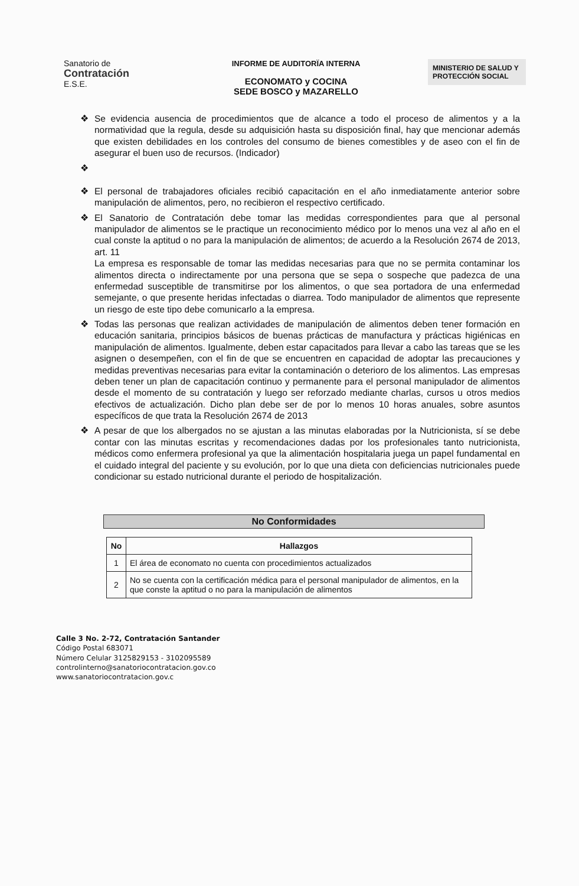Sanatorio de
Contratación
E.S.E.
INFORME DE AUDITORÏA INTERNA
ECONOMATO y COCINA
SEDE BOSCO y MAZARELLO
MINISTERIO DE SALUD Y PROTECCIÓN SOCIAL
❖ Se evidencia ausencia de procedimientos que de alcance a todo el proceso de alimentos y a la normatividad que la regula, desde su adquisición hasta su disposición final, hay que mencionar además que existen debilidades en los controles del consumo de bienes comestibles y de aseo con el fin de asegurar el buen uso de recursos. (Indicador)
❖
❖ El personal de trabajadores oficiales recibió capacitación en el año inmediatamente anterior sobre manipulación de alimentos, pero, no recibieron el respectivo certificado.
❖ El Sanatorio de Contratación debe tomar las medidas correspondientes para que al personal manipulador de alimentos se le practique un reconocimiento médico por lo menos una vez al año en el cual conste la aptitud o no para la manipulación de alimentos; de acuerdo a la Resolución 2674 de 2013, art. 11
La empresa es responsable de tomar las medidas necesarias para que no se permita contaminar los alimentos directa o indirectamente por una persona que se sepa o sospeche que padezca de una enfermedad susceptible de transmitirse por los alimentos, o que sea portadora de una enfermedad semejante, o que presente heridas infectadas o diarrea. Todo manipulador de alimentos que represente un riesgo de este tipo debe comunicarlo a la empresa.
❖ Todas las personas que realizan actividades de manipulación de alimentos deben tener formación en educación sanitaria, principios básicos de buenas prácticas de manufactura y prácticas higiénicas en manipulación de alimentos. Igualmente, deben estar capacitados para llevar a cabo las tareas que se les asignen o desempeñen, con el fin de que se encuentren en capacidad de adoptar las precauciones y medidas preventivas necesarias para evitar la contaminación o deterioro de los alimentos. Las empresas deben tener un plan de capacitación continuo y permanente para el personal manipulador de alimentos desde el momento de su contratación y luego ser reforzado mediante charlas, cursos u otros medios efectivos de actualización. Dicho plan debe ser de por lo menos 10 horas anuales, sobre asuntos específicos de que trata la Resolución 2674 de 2013
❖ A pesar de que los albergados no se ajustan a las minutas elaboradas por la Nutricionista, sí se debe contar con las minutas escritas y recomendaciones dadas por los profesionales tanto nutricionista, médicos como enfermera profesional ya que la alimentación hospitalaria juega un papel fundamental en el cuidado integral del paciente y su evolución, por lo que una dieta con deficiencias nutricionales puede condicionar su estado nutricional durante el periodo de hospitalización.
No Conformidades
| No | Hallazgos |
| --- | --- |
| 1 | El área de economato no cuenta con procedimientos actualizados |
| 2 | No se cuenta con la certificación médica para el personal manipulador de alimentos, en la que conste la aptitud o no para la manipulación de alimentos |
Calle 3 No. 2-72, Contratación Santander
Código Postal 683071
Número Celular 3125829153 - 3102095589
controlinterno@sanatoriocontratacion.gov.co
www.sanatoriocontratacion.gov.c